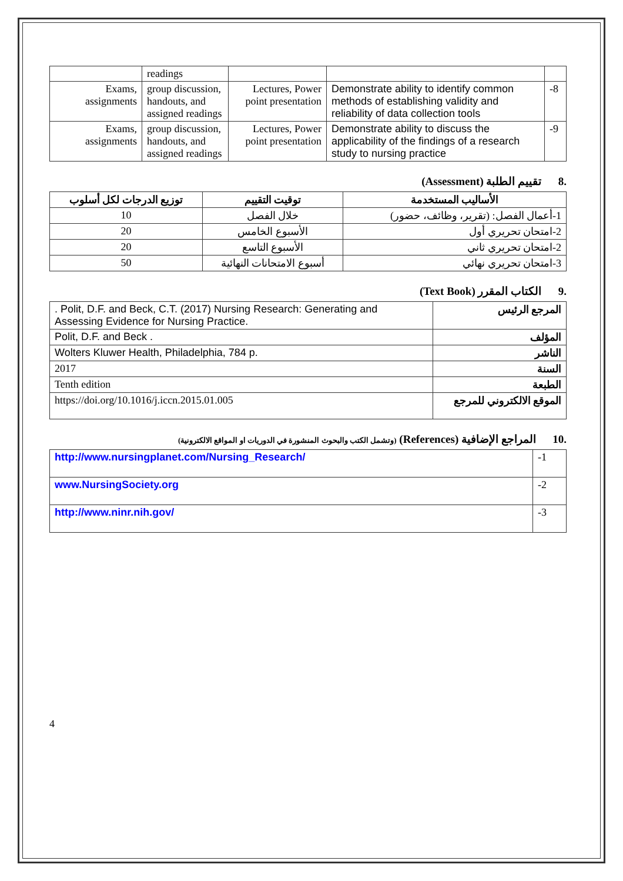| | readings | | | |
| Exams, assignments | group discussion, handouts, and assigned readings | Lectures, Power point presentation | Demonstrate ability to identify common methods of establishing validity and reliability of data collection tools | -8 |
| Exams, assignments | group discussion, handouts, and assigned readings | Lectures, Power point presentation | Demonstrate ability to discuss the applicability of the findings of a research study to nursing practice | -9 |
.8 تقييم الطلبة (Assessment)
| الأساليب المستخدمة | توقيت التقييم | توزيع الدرجات لكل أسلوب |
| --- | --- | --- |
| 1-أعمال الفصل: (تقرير، وظائف، حضور) | خلال الفصل | 10 |
| 2-امتحان تحريري أول | الأسبوع الخامس | 20 |
| 2-امتحان تحريري ثاني | الأسبوع التاسع | 20 |
| 3-امتحان تحريري نهائي | أسبوع الامتحانات النهائية | 50 |
.9 الكتاب المقرر (Text Book)
| . Polit, D.F. and Beck, C.T. (2017) Nursing Research: Generating and Assessing Evidence for Nursing Practice. | المرجع الرئيس |
| Polit, D.F. and Beck . | المؤلف |
| Wolters Kluwer Health, Philadelphia, 784 p. | الناشر |
| 2017 | السنة |
| Tenth edition | الطبعة |
| https://doi.org/10.1016/j.iccn.2015.01.005 | الموقع الالكتروني للمرجع |
.10 المراجع الإضافية (References) (وتشمل الكتب والبحوث المنشورة في الدوريات او المواقع الالكترونية)
| http://www.nursingplanet.com/Nursing_Research/ | -1 |
| www.NursingSociety.org | -2 |
| http://www.ninr.nih.gov/ | -3 |
4